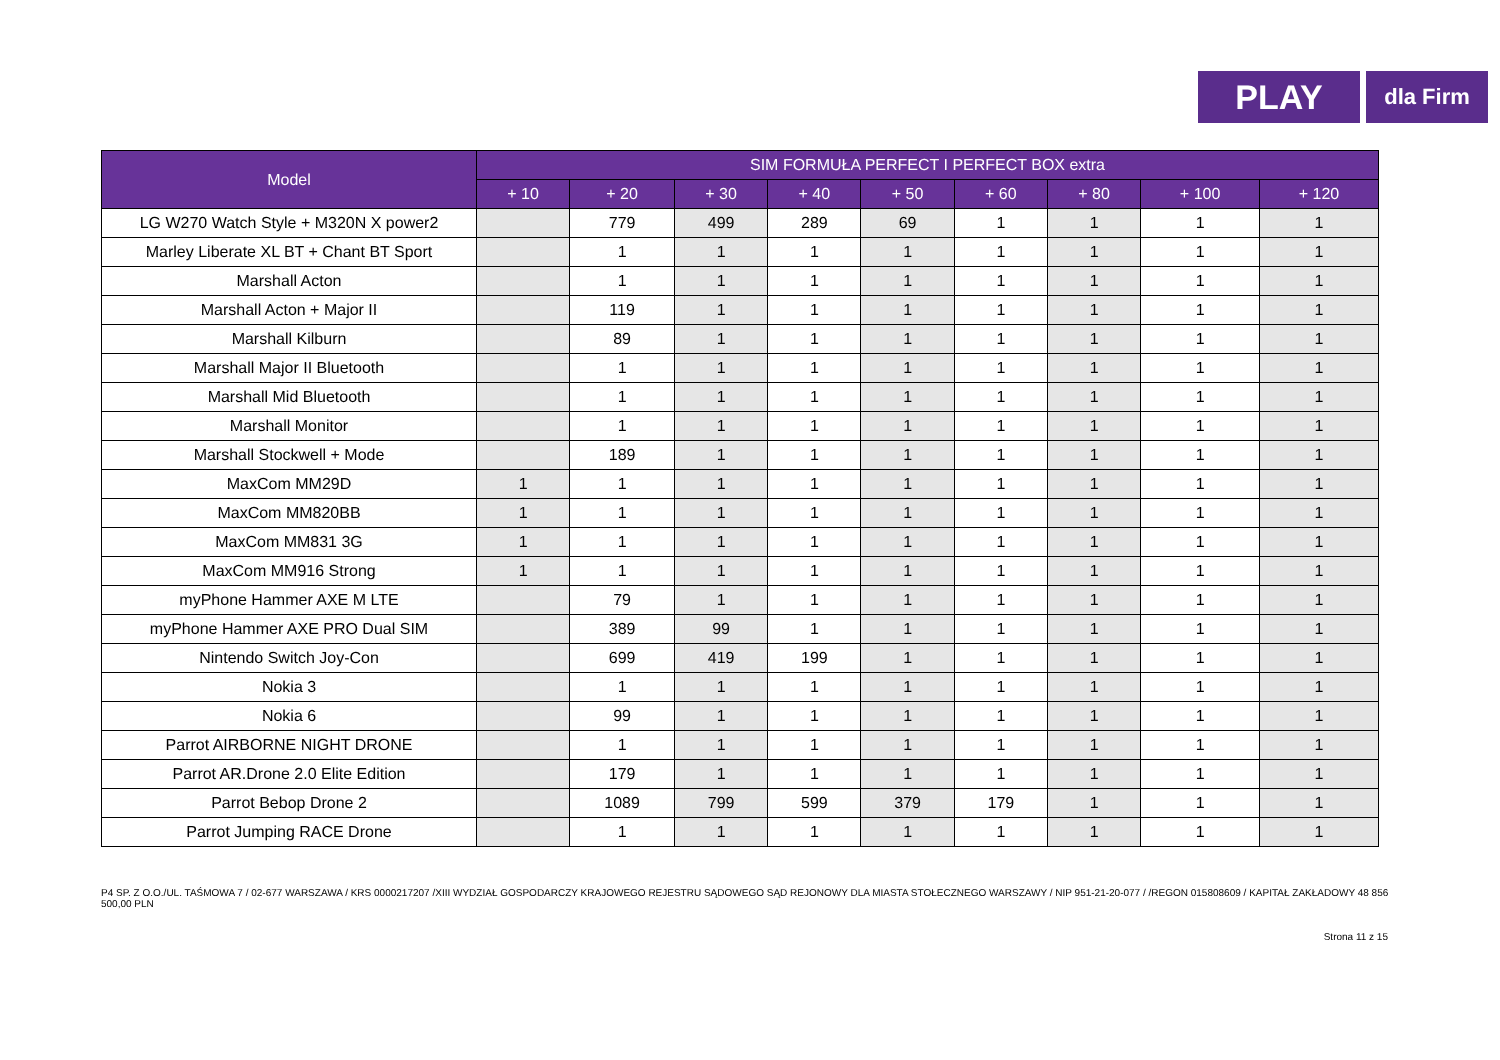PLAY
dla Firm
| Model | SIM FORMUŁA PERFECT I PERFECT BOX extra | | | | | | | | |
| --- | --- | --- | --- | --- | --- | --- | --- | --- | --- |
| | + 10 | + 20 | + 30 | + 40 | + 50 | + 60 | + 80 | + 100 | + 120 |
| LG W270 Watch Style + M320N X power2 | | 779 | 499 | 289 | 69 | 1 | 1 | 1 | 1 |
| Marley Liberate XL BT + Chant BT Sport | | 1 | 1 | 1 | 1 | 1 | 1 | 1 | 1 |
| Marshall Acton | | 1 | 1 | 1 | 1 | 1 | 1 | 1 | 1 |
| Marshall Acton + Major II | | 119 | 1 | 1 | 1 | 1 | 1 | 1 | 1 |
| Marshall Kilburn | | 89 | 1 | 1 | 1 | 1 | 1 | 1 | 1 |
| Marshall Major II Bluetooth | | 1 | 1 | 1 | 1 | 1 | 1 | 1 | 1 |
| Marshall Mid Bluetooth | | 1 | 1 | 1 | 1 | 1 | 1 | 1 | 1 |
| Marshall Monitor | | 1 | 1 | 1 | 1 | 1 | 1 | 1 | 1 |
| Marshall Stockwell + Mode | | 189 | 1 | 1 | 1 | 1 | 1 | 1 | 1 |
| MaxCom MM29D | 1 | 1 | 1 | 1 | 1 | 1 | 1 | 1 | 1 |
| MaxCom MM820BB | 1 | 1 | 1 | 1 | 1 | 1 | 1 | 1 | 1 |
| MaxCom MM831 3G | 1 | 1 | 1 | 1 | 1 | 1 | 1 | 1 | 1 |
| MaxCom MM916 Strong | 1 | 1 | 1 | 1 | 1 | 1 | 1 | 1 | 1 |
| myPhone Hammer AXE M LTE | | 79 | 1 | 1 | 1 | 1 | 1 | 1 | 1 |
| myPhone Hammer AXE PRO Dual SIM | | 389 | 99 | 1 | 1 | 1 | 1 | 1 | 1 |
| Nintendo Switch Joy-Con | | 699 | 419 | 199 | 1 | 1 | 1 | 1 | 1 |
| Nokia 3 | | 1 | 1 | 1 | 1 | 1 | 1 | 1 | 1 |
| Nokia 6 | | 99 | 1 | 1 | 1 | 1 | 1 | 1 | 1 |
| Parrot AIRBORNE NIGHT DRONE | | 1 | 1 | 1 | 1 | 1 | 1 | 1 | 1 |
| Parrot AR.Drone 2.0 Elite Edition | | 179 | 1 | 1 | 1 | 1 | 1 | 1 | 1 |
| Parrot Bebop Drone 2 | | 1089 | 799 | 599 | 379 | 179 | 1 | 1 | 1 |
| Parrot Jumping RACE Drone | | 1 | 1 | 1 | 1 | 1 | 1 | 1 | 1 |
P4 SP. Z O.O./UL. TAŚMOWA 7 / 02-677 WARSZAWA / KRS 0000217207 /XIII WYDZIAŁ GOSPODARCZY KRAJOWEGO REJESTRU SĄDOWEGO SĄD REJONOWY DLA MIASTA STOŁECZNEGO WARSZAWY / NIP 951-21-20-077 / /REGON 015808609 / KAPITAŁ ZAKŁADOWY 48 856 500,00 PLN
Strona 11 z 15